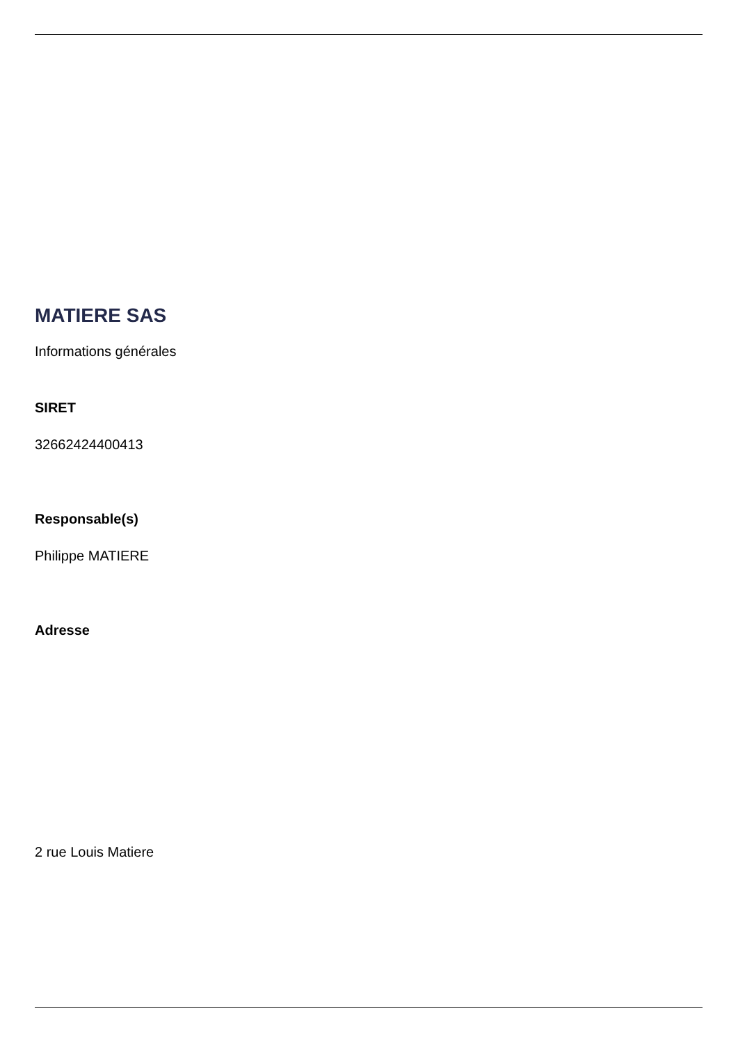MATIERE SAS
Informations générales
SIRET
32662424400413
Responsable(s)
Philippe MATIERE
Adresse
2 rue Louis Matiere